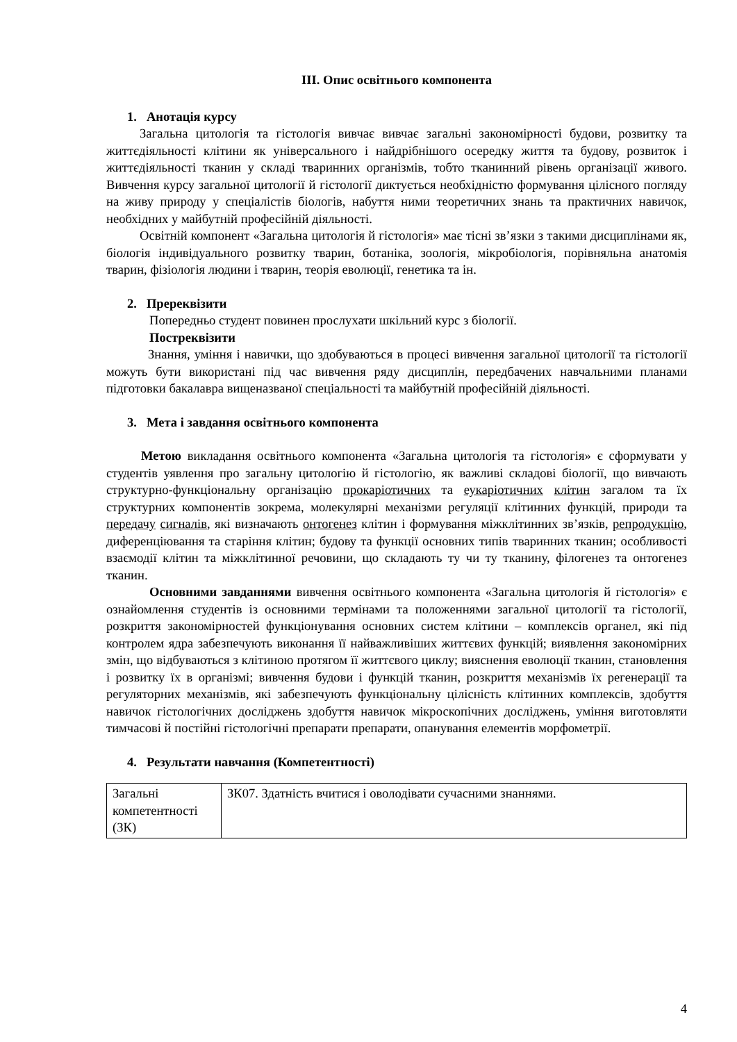III. Опис освітнього компонента
1. Анотація курсу
Загальна цитологія та гістологія вивчає вивчає загальні закономірності будови, розвитку та життєдіяльності клітини як універсального і найдрібнішого осередку життя та будову, розвиток і життєдіяльності тканин у складі тваринних організмів, тобто тканинний рівень організації живого. Вивчення курсу загальної цитології й гістології диктується необхідністю формування цілісного погляду на живу природу у спеціалістів біологів, набуття ними теоретичних знань та практичних навичок, необхідних у майбутній професійній діяльності.
Освітній компонент «Загальна цитологія й гістологія» має тісні зв’язки з такими дисциплінами як, біологія індивідуального розвитку тварин, ботаніка, зоологія, мікробіологія, порівняльна анатомія тварин, фізіологія людини і тварин, теорія еволюції, генетика та ін.
2. Пререквізити
Попередньо студент повинен прослухати шкільний курс з біології.
Постреквізити
Знання, уміння і навички, що здобуваються в процесі вивчення загальної цитології та гістології можуть бути використані під час вивчення ряду дисциплін, передбачених навчальними планами підготовки бакалавра вищеназваної спеціальності та майбутній професійній діяльності.
3. Мета і завдання освітнього компонента
Метою викладання освітнього компонента «Загальна цитологія та гістологія» є сформувати у студентів уявлення про загальну цитологію й гістологію, як важливі складові біології, що вивчають структурно-функціональну організацію прокаріотичних та еукаріотичних клітин загалом та їх структурних компонентів зокрема, молекулярні механізми регуляції клітинних функцій, природи та передачу сигналів, які визначають онтогенез клітин і формування міжклітинних зв’язків, репродукцію, диференціювання та старіння клітин; будову та функції основних типів тваринних тканин; особливості взаємодії клітин та міжклітинної речовини, що складають ту чи ту тканину, філогенез та онтогенез тканин.
Основними завданнями вивчення освітнього компонента «Загальна цитологія й гістологія» є ознайомлення студентів із основними термінами та положеннями загальної цитології та гістології, розкриття закономірностей функціонування основних систем клітини – комплексів органел, які під контролем ядра забезпечують виконання її найважливіших життєвих функцій; виявлення закономірних змін, що відбуваються з клітиною протягом її життєвого циклу; вияснення еволюції тканин, становлення і розвитку їх в організмі; вивчення будови і функцій тканин, розкриття механізмів їх регенерації та регуляторних механізмів, які забезпечують функціональну цілісність клітинних комплексів, здобуття навичок гістологічних досліджень здобуття навичок мікроскопічних досліджень, уміння виготовляти тимчасові й постійні гістологічні препарати препарати, опанування елементів морфометрії.
4. Результати навчання (Компетентності)
| Загальні компетентності (ЗК) | ЗК07. Здатність вчитися і оволодівати сучасними знаннями. |
4